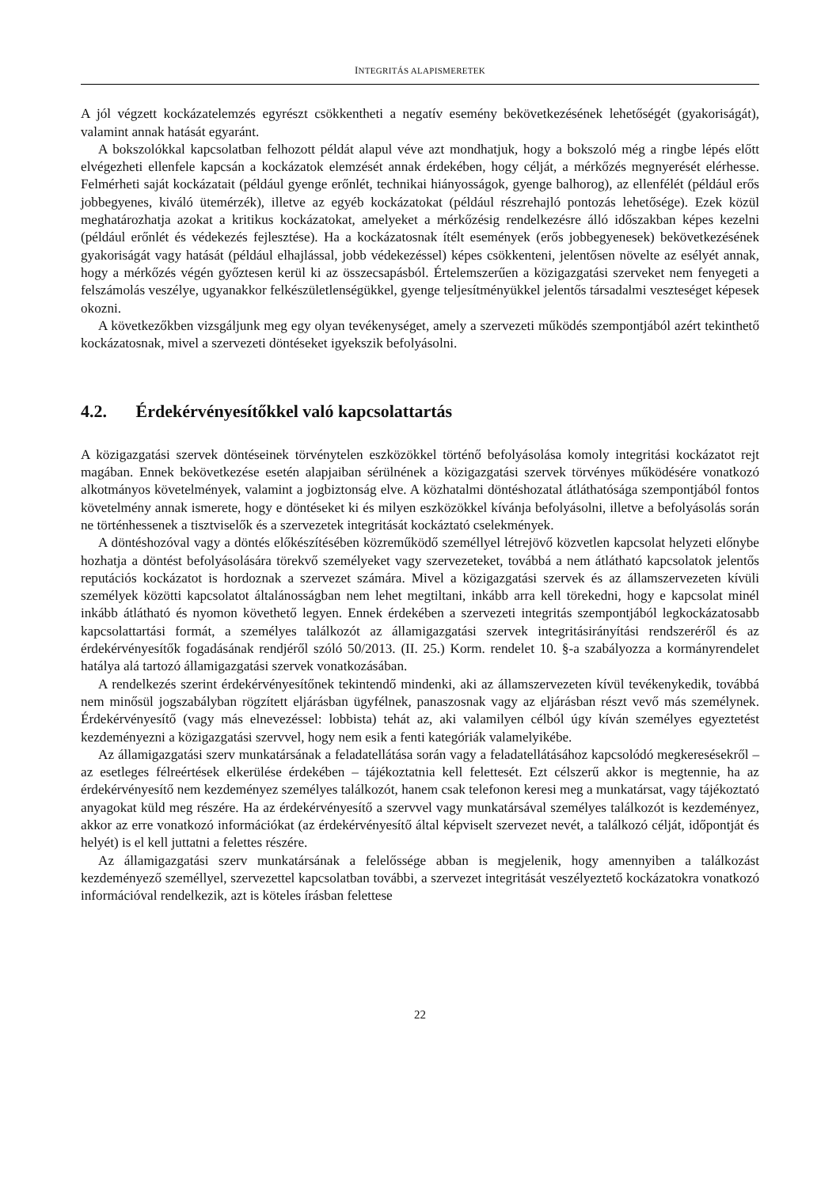INTEGRITÁS ALAPISMERETEK
A jól végzett kockázatelemzés egyrészt csökkentheti a negatív esemény bekövetkezésének lehetőségét (gyakoriságát), valamint annak hatását egyaránt.
A bokszolókkal kapcsolatban felhozott példát alapul véve azt mondhatjuk, hogy a bokszoló még a ringbe lépés előtt elvégezheti ellenfele kapcsán a kockázatok elemzését annak érdekében, hogy célját, a mérkőzés megnyerését elérhesse. Felmérheti saját kockázatait (például gyenge erőnlét, technikai hiányosságok, gyenge balhorog), az ellenfélét (például erős jobbegyenes, kiváló ütemérzék), illetve az egyéb kockázatokat (például részrehajló pontozás lehetősége). Ezek közül meghatározhatja azokat a kritikus kockázatokat, amelyeket a mérkőzésig rendelkezésre álló időszakban képes kezelni (például erőnlét és védekezés fejlesztése). Ha a kockázatosnak ítélt események (erős jobbegyenesek) bekövetkezésének gyakoriságát vagy hatását (például elhajlással, jobb védekezéssel) képes csökkenteni, jelentősen növelte az esélyét annak, hogy a mérkőzés végén győztesen kerül ki az összecsapásból. Értelemszerűen a közigazgatási szerveket nem fenyegeti a felszámolás veszélye, ugyanakkor felkészületlenségükkel, gyenge teljesítményükkel jelentős társadalmi veszteséget képesek okozni.
A következőkben vizsgáljunk meg egy olyan tevékenységet, amely a szervezeti működés szempontjából azért tekinthető kockázatosnak, mivel a szervezeti döntéseket igyekszik befolyásolni.
4.2. Érdekérvényesítőkkel való kapcsolattartás
A közigazgatási szervek döntéseinek törvénytelen eszközökkel történő befolyásolása komoly integritási kockázatot rejt magában. Ennek bekövetkezése esetén alapjaiban sérülnének a közigazgatási szervek törvényes működésére vonatkozó alkotmányos követelmények, valamint a jogbiztonság elve. A közhatalmi döntéshozatal átláthatósága szempontjából fontos követelmény annak ismerete, hogy e döntéseket ki és milyen eszközökkel kívánja befolyásolni, illetve a befolyásolás során ne történhessenek a tisztviselők és a szervezetek integritását kockáztató cselekmények.
A döntéshozóval vagy a döntés előkészítésében közreműködő személlyel létrejövő közvetlen kapcsolat helyzeti előnybe hozhatja a döntést befolyásolására törekvő személyeket vagy szervezeteket, továbbá a nem átlátható kapcsolatok jelentős reputációs kockázatot is hordoznak a szervezet számára. Mivel a közigazgatási szervek és az államszervezeten kívüli személyek közötti kapcsolatot általánosságban nem lehet megtiltani, inkább arra kell törekedni, hogy e kapcsolat minél inkább átlátható és nyomon követhető legyen. Ennek érdekében a szervezeti integritás szempontjából legkockázatosabb kapcsolattartási formát, a személyes találkozót az államigazgatási szervek integritásirányítási rendszeréről és az érdekérvényesítők fogadásának rendjéről szóló 50/2013. (II. 25.) Korm. rendelet 10. §-a szabályozza a kormányrendelet hatálya alá tartozó államigazgatási szervek vonatkozásában.
A rendelkezés szerint érdekérvényesítőnek tekintendő mindenki, aki az államszervezeten kívül tevékenykedik, továbbá nem minősül jogszabályban rögzített eljárásban ügyfélnek, panaszosnak vagy az eljárásban részt vevő más személynek. Érdekérvényesítő (vagy más elnevezéssel: lobbista) tehát az, aki valamilyen célból úgy kíván személyes egyeztetést kezdeményezni a közigazgatási szervvel, hogy nem esik a fenti kategóriák valamelyikébe.
Az államigazgatási szerv munkatársának a feladatellátása során vagy a feladatellátásához kapcsolódó megkeresésekről – az esetleges félreértések elkerülése érdekében – tájékoztatnia kell felettesét. Ezt célszerű akkor is megtennie, ha az érdekérvényesítő nem kezdeményez személyes találkozót, hanem csak telefonon keresi meg a munkatársat, vagy tájékoztató anyagokat küld meg részére. Ha az érdekérvényesítő a szervvel vagy munkatársával személyes találkozót is kezdeményez, akkor az erre vonatkozó információkat (az érdekérvényesítő által képviselt szervezet nevét, a találkozó célját, időpontját és helyét) is el kell juttatni a felettes részére.
Az államigazgatási szerv munkatársának a felelőssége abban is megjelenik, hogy amennyiben a találkozást kezdeményező személlyel, szervezettel kapcsolatban további, a szervezet integritását veszélyeztető kockázatokra vonatkozó információval rendelkezik, azt is köteles írásban felettese
22